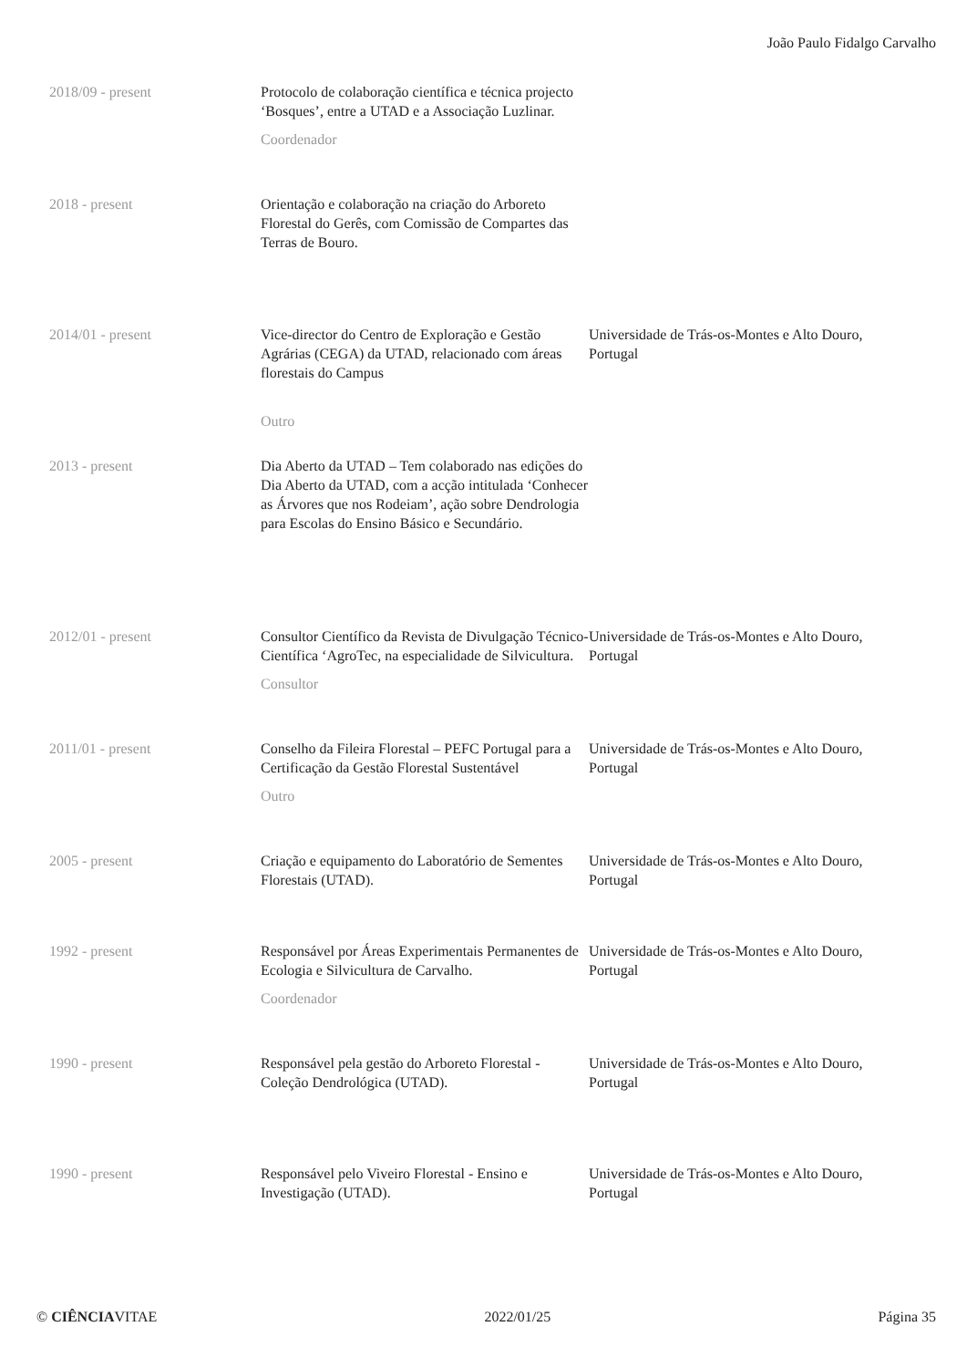João Paulo Fidalgo Carvalho
2018/09 - present Protocolo de colaboração científica e técnica projecto ‘Bosques’, entre a UTAD e a Associação Luzlinar.
Coordenador
2018 - present Orientação e colaboração na criação do Arboreto Florestal do Gerês, com Comissão de Compartes das Terras de Bouro.
2014/01 - present Vice-director do Centro de Exploração e Gestão Agrárias (CEGA) da UTAD, relacionado com áreas florestais do Campus
Outro
Universidade de Trás-os-Montes e Alto Douro, Portugal
2013 - present Dia Aberto da UTAD – Tem colaborado nas edições do Dia Aberto da UTAD, com a acção intitulada ‘Conhecer as Árvores que nos Rodeiam’, ação sobre Dendrologia para Escolas do Ensino Básico e Secundário.
2012/01 - present Consultor Científico da Revista de Divulgação Técnico-Científica ‘AgroTec, na especialidade de Silvicultura.
Consultor
Universidade de Trás-os-Montes e Alto Douro, Portugal
2011/01 - present Conselho da Fileira Florestal – PEFC Portugal para a Certificação da Gestão Florestal Sustentável
Outro
Universidade de Trás-os-Montes e Alto Douro, Portugal
2005 - present Criação e equipamento do Laboratório de Sementes Florestais (UTAD).
Universidade de Trás-os-Montes e Alto Douro, Portugal
1992 - present Responsável por Áreas Experimentais Permanentes de Ecologia e Silvicultura de Carvalho.
Coordenador
Universidade de Trás-os-Montes e Alto Douro, Portugal
1990 - present Responsável pela gestão do Arboreto Florestal - Coleção Dendrológica (UTAD).
Universidade de Trás-os-Montes e Alto Douro, Portugal
1990 - present Responsável pelo Viveiro Florestal - Ensino e Investigação (UTAD).
Universidade de Trás-os-Montes e Alto Douro, Portugal
© CIÊNCIAVITAE 2022/01/25 Página 35